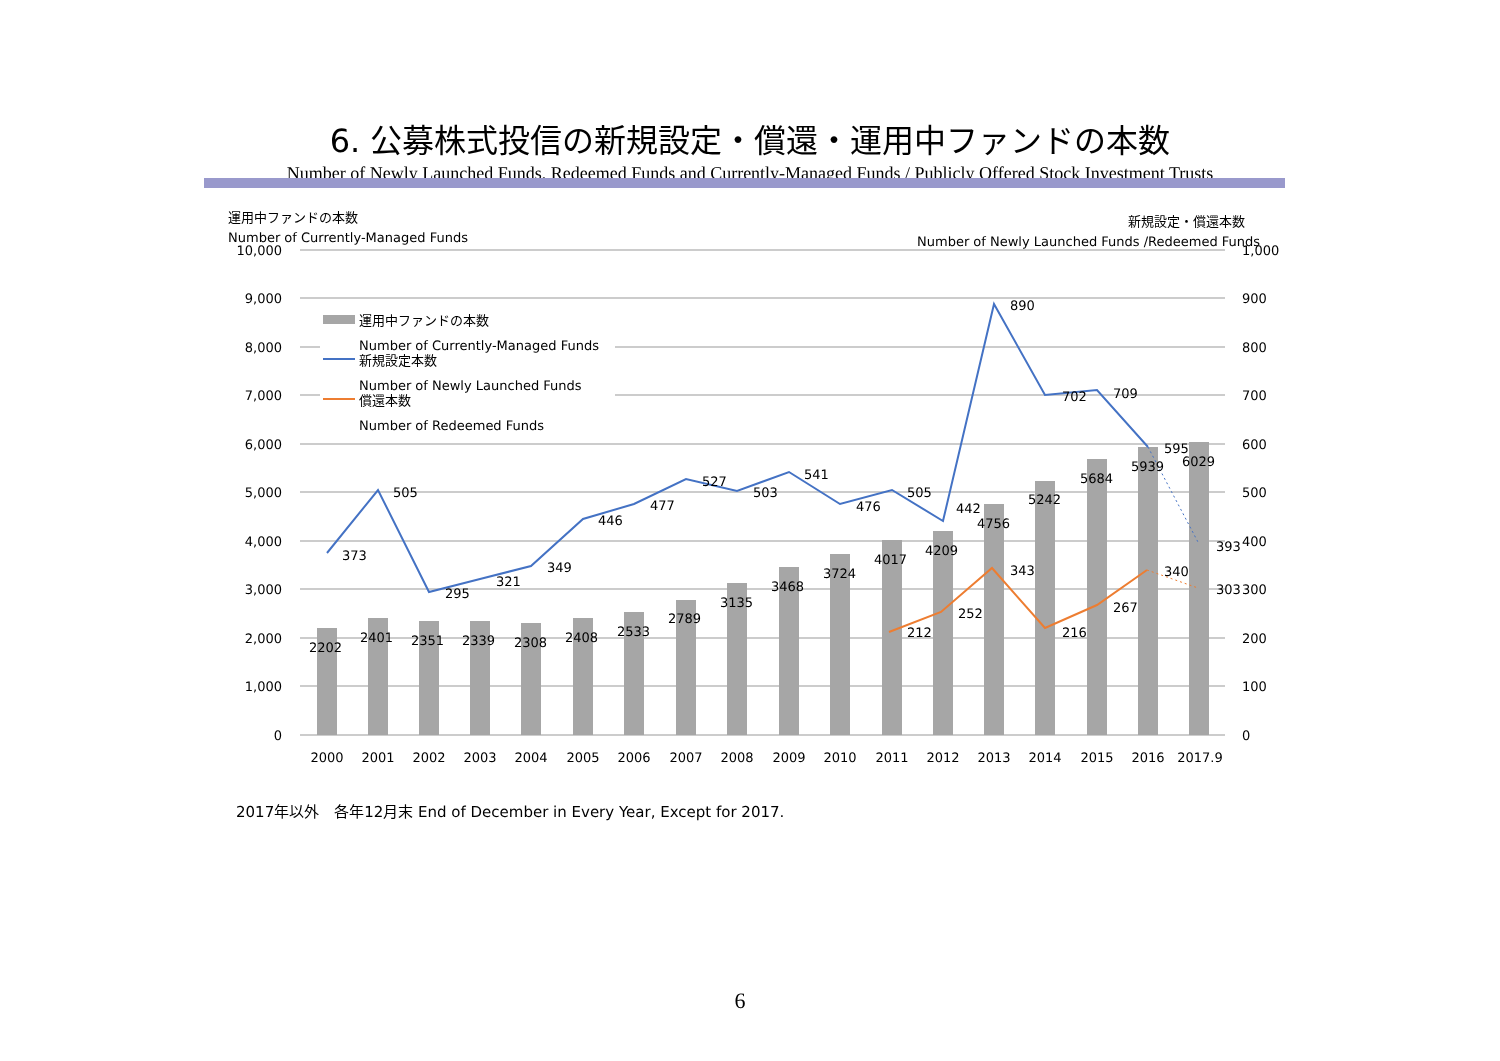6. 公募株式投信の新規設定・償還・運用中ファンドの本数
Number of Newly Launched Funds, Redeemed Funds and Currently-Managed Funds / Publicly Offered Stock Investment Trusts
運用中ファンドの本数
Number of Currently-Managed Funds
新規設定・償還本数
Number of Newly Launched Funds /Redeemed Funds
10,000
9,000
8,000
7,000
6,000
5,000
4,000
3,000
2,000
1,000
0
1,000
900
800
700
600
500
400
300
200
100
0
運用中ファンドの本数
Number of Currently-Managed Funds
新規設定本数
Number of Newly Launched Funds
償還本数
Number of Redeemed Funds
373
505
295
321
349
446
477
527
503
541
476
505
442
890
702
709
595
393
212
252
343
216
267
340
303
2202
2401
2351
2339
2308
2408
2533
2789
3135
3468
3724
4017
4209
4756
5242
5684
5939
6029
2000
2001
2002
2003
2004
2005
2006
2007
2008
2009
2010
2011
2012
2013
2014
2015
2016
2017.9
2017年以外　各年12月末 End of December in Every Year, Except for 2017.
6